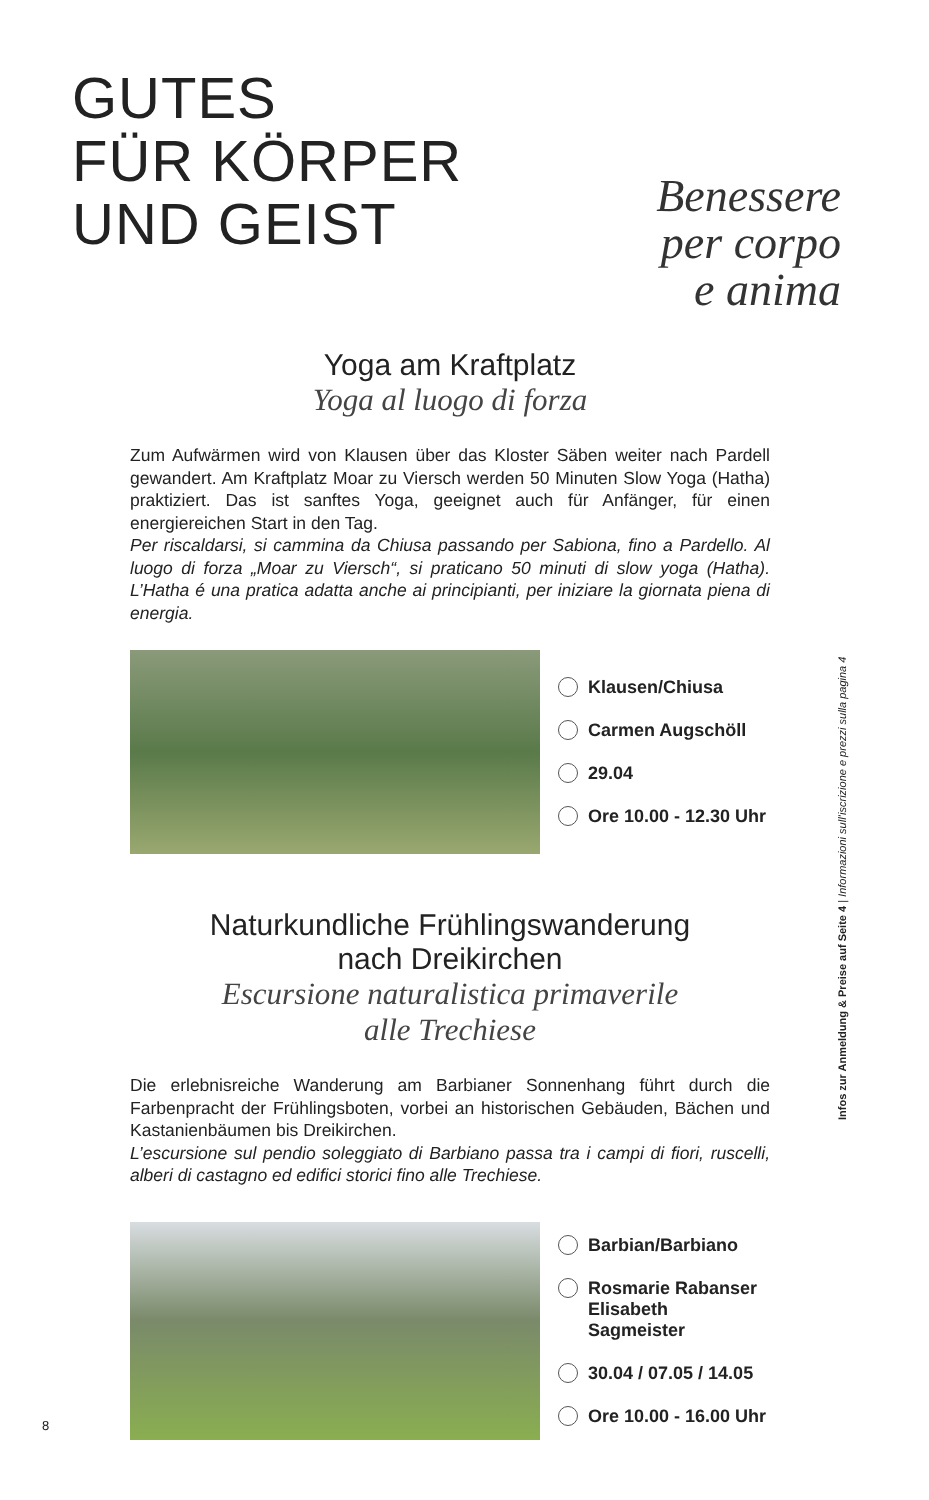GUTES
FÜR KÖRPER
UND GEIST
Benessere
per corpo
e anima
Yoga am Kraftplatz
Yoga al luogo di forza
Zum Aufwärmen wird von Klausen über das Kloster Säben weiter nach Pardell gewandert. Am Kraftplatz Moar zu Viersch werden 50 Minuten Slow Yoga (Hatha) praktiziert. Das ist sanftes Yoga, geeignet auch für Anfänger, für einen energiereichen Start in den Tag.
Per riscaldarsi, si cammina da Chiusa passando per Sabiona, fino a Pardello. Al luogo di forza „Moar zu Viersch“, si praticano 50 minuti di slow yoga (Hatha). L’Hatha é una pratica adatta anche ai principianti, per iniziare la giornata piena di energia.
Klausen/Chiusa
Carmen Augschöll
29.04
Ore 10.00 - 12.30 Uhr
Naturkundliche Frühlingswanderung
nach Dreikirchen
Escursione naturalistica primaverile
alle Trechiese
Die erlebnisreiche Wanderung am Barbianer Sonnenhang führt durch die Farbenpracht der Frühlingsboten, vorbei an historischen Gebäuden, Bächen und Kastanienbäumen bis Dreikirchen.
L’escursione sul pendio soleggiato di Barbiano passa tra i campi di fiori, ruscelli, alberi di castagno ed edifici storici fino alle Trechiese.
Barbian/Barbiano
Rosmarie Rabanser
Elisabeth Sagmeister
30.04 / 07.05 / 14.05
Ore 10.00 - 16.00 Uhr
Infos zur Anmeldung & Preise auf Seite 4 | Informazioni sull’iscrizione e prezzi sulla pagina 4
8